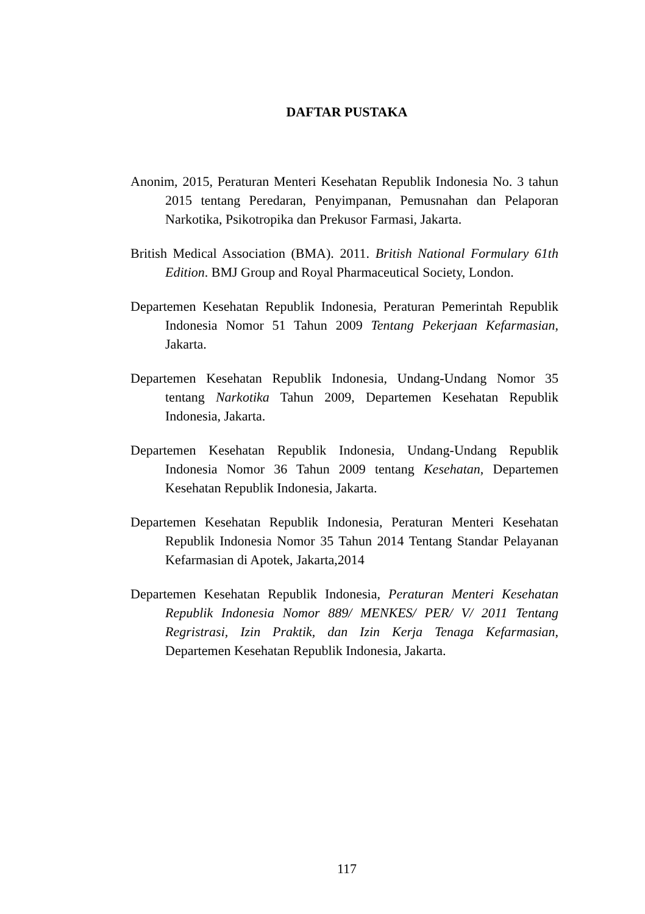DAFTAR PUSTAKA
Anonim, 2015, Peraturan Menteri Kesehatan Republik Indonesia No. 3 tahun 2015 tentang Peredaran, Penyimpanan, Pemusnahan dan Pelaporan Narkotika, Psikotropika dan Prekusor Farmasi, Jakarta.
British Medical Association (BMA). 2011. British National Formulary 61th Edition. BMJ Group and Royal Pharmaceutical Society, London.
Departemen Kesehatan Republik Indonesia, Peraturan Pemerintah Republik Indonesia Nomor 51 Tahun 2009 Tentang Pekerjaan Kefarmasian, Jakarta.
Departemen Kesehatan Republik Indonesia, Undang-Undang Nomor 35 tentang Narkotika Tahun 2009, Departemen Kesehatan Republik Indonesia, Jakarta.
Departemen Kesehatan Republik Indonesia, Undang-Undang Republik Indonesia Nomor 36 Tahun 2009 tentang Kesehatan, Departemen Kesehatan Republik Indonesia, Jakarta.
Departemen Kesehatan Republik Indonesia, Peraturan Menteri Kesehatan Republik Indonesia Nomor 35 Tahun 2014 Tentang Standar Pelayanan Kefarmasian di Apotek, Jakarta,2014
Departemen Kesehatan Republik Indonesia, Peraturan Menteri Kesehatan Republik Indonesia Nomor 889/ MENKES/ PER/ V/ 2011 Tentang Regristrasi, Izin Praktik, dan Izin Kerja Tenaga Kefarmasian, Departemen Kesehatan Republik Indonesia, Jakarta.
117